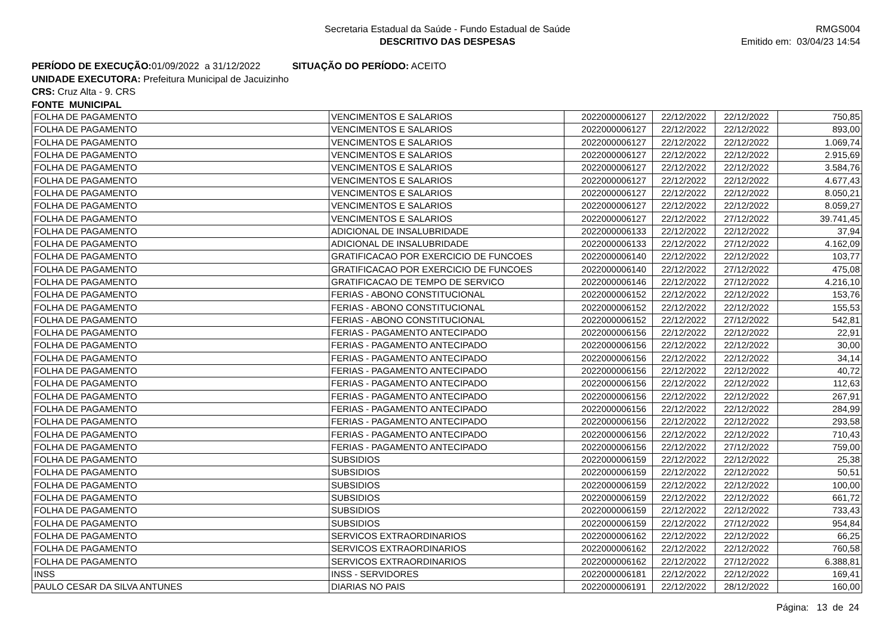Secretaria Estadual da Saúde - Fundo Estadual de Saúde
DESCRITIVO DAS DESPESAS
RMGS004
Emitido em: 03/04/23 14:54
PERÍODO DE EXECUÇÃO: 01/09/2022 a 31/12/2022 SITUAÇÃO DO PERÍODO: ACEITO
UNIDADE EXECUTORA: Prefeitura Municipal de Jacuizinho
CRS: Cruz Alta - 9. CRS
FONTE MUNICIPAL
| FOLHA DE PAGAMENTO | VENCIMENTOS E SALARIOS | 2022000006127 | 22/12/2022 | 22/12/2022 | 750,85 |
| FOLHA DE PAGAMENTO | VENCIMENTOS E SALARIOS | 2022000006127 | 22/12/2022 | 22/12/2022 | 893,00 |
| FOLHA DE PAGAMENTO | VENCIMENTOS E SALARIOS | 2022000006127 | 22/12/2022 | 22/12/2022 | 1.069,74 |
| FOLHA DE PAGAMENTO | VENCIMENTOS E SALARIOS | 2022000006127 | 22/12/2022 | 22/12/2022 | 2.915,69 |
| FOLHA DE PAGAMENTO | VENCIMENTOS E SALARIOS | 2022000006127 | 22/12/2022 | 22/12/2022 | 3.584,76 |
| FOLHA DE PAGAMENTO | VENCIMENTOS E SALARIOS | 2022000006127 | 22/12/2022 | 22/12/2022 | 4.677,43 |
| FOLHA DE PAGAMENTO | VENCIMENTOS E SALARIOS | 2022000006127 | 22/12/2022 | 22/12/2022 | 8.050,21 |
| FOLHA DE PAGAMENTO | VENCIMENTOS E SALARIOS | 2022000006127 | 22/12/2022 | 22/12/2022 | 8.059,27 |
| FOLHA DE PAGAMENTO | VENCIMENTOS E SALARIOS | 2022000006127 | 22/12/2022 | 27/12/2022 | 39.741,45 |
| FOLHA DE PAGAMENTO | ADICIONAL DE INSALUBRIDADE | 2022000006133 | 22/12/2022 | 22/12/2022 | 37,94 |
| FOLHA DE PAGAMENTO | ADICIONAL DE INSALUBRIDADE | 2022000006133 | 22/12/2022 | 27/12/2022 | 4.162,09 |
| FOLHA DE PAGAMENTO | GRATIFICACAO POR EXERCICIO DE FUNCOES | 2022000006140 | 22/12/2022 | 22/12/2022 | 103,77 |
| FOLHA DE PAGAMENTO | GRATIFICACAO POR EXERCICIO DE FUNCOES | 2022000006140 | 22/12/2022 | 27/12/2022 | 475,08 |
| FOLHA DE PAGAMENTO | GRATIFICACAO DE TEMPO DE SERVICO | 2022000006146 | 22/12/2022 | 27/12/2022 | 4.216,10 |
| FOLHA DE PAGAMENTO | FERIAS - ABONO CONSTITUCIONAL | 2022000006152 | 22/12/2022 | 22/12/2022 | 153,76 |
| FOLHA DE PAGAMENTO | FERIAS - ABONO CONSTITUCIONAL | 2022000006152 | 22/12/2022 | 22/12/2022 | 155,53 |
| FOLHA DE PAGAMENTO | FERIAS - ABONO CONSTITUCIONAL | 2022000006152 | 22/12/2022 | 27/12/2022 | 542,81 |
| FOLHA DE PAGAMENTO | FERIAS - PAGAMENTO ANTECIPADO | 2022000006156 | 22/12/2022 | 22/12/2022 | 22,91 |
| FOLHA DE PAGAMENTO | FERIAS - PAGAMENTO ANTECIPADO | 2022000006156 | 22/12/2022 | 22/12/2022 | 30,00 |
| FOLHA DE PAGAMENTO | FERIAS - PAGAMENTO ANTECIPADO | 2022000006156 | 22/12/2022 | 22/12/2022 | 34,14 |
| FOLHA DE PAGAMENTO | FERIAS - PAGAMENTO ANTECIPADO | 2022000006156 | 22/12/2022 | 22/12/2022 | 40,72 |
| FOLHA DE PAGAMENTO | FERIAS - PAGAMENTO ANTECIPADO | 2022000006156 | 22/12/2022 | 22/12/2022 | 112,63 |
| FOLHA DE PAGAMENTO | FERIAS - PAGAMENTO ANTECIPADO | 2022000006156 | 22/12/2022 | 22/12/2022 | 267,91 |
| FOLHA DE PAGAMENTO | FERIAS - PAGAMENTO ANTECIPADO | 2022000006156 | 22/12/2022 | 22/12/2022 | 284,99 |
| FOLHA DE PAGAMENTO | FERIAS - PAGAMENTO ANTECIPADO | 2022000006156 | 22/12/2022 | 22/12/2022 | 293,58 |
| FOLHA DE PAGAMENTO | FERIAS - PAGAMENTO ANTECIPADO | 2022000006156 | 22/12/2022 | 22/12/2022 | 710,43 |
| FOLHA DE PAGAMENTO | FERIAS - PAGAMENTO ANTECIPADO | 2022000006156 | 22/12/2022 | 27/12/2022 | 759,00 |
| FOLHA DE PAGAMENTO | SUBSIDIOS | 2022000006159 | 22/12/2022 | 22/12/2022 | 25,38 |
| FOLHA DE PAGAMENTO | SUBSIDIOS | 2022000006159 | 22/12/2022 | 22/12/2022 | 50,51 |
| FOLHA DE PAGAMENTO | SUBSIDIOS | 2022000006159 | 22/12/2022 | 22/12/2022 | 100,00 |
| FOLHA DE PAGAMENTO | SUBSIDIOS | 2022000006159 | 22/12/2022 | 22/12/2022 | 661,72 |
| FOLHA DE PAGAMENTO | SUBSIDIOS | 2022000006159 | 22/12/2022 | 22/12/2022 | 733,43 |
| FOLHA DE PAGAMENTO | SUBSIDIOS | 2022000006159 | 22/12/2022 | 27/12/2022 | 954,84 |
| FOLHA DE PAGAMENTO | SERVICOS EXTRAORDINARIOS | 2022000006162 | 22/12/2022 | 22/12/2022 | 66,25 |
| FOLHA DE PAGAMENTO | SERVICOS EXTRAORDINARIOS | 2022000006162 | 22/12/2022 | 22/12/2022 | 760,58 |
| FOLHA DE PAGAMENTO | SERVICOS EXTRAORDINARIOS | 2022000006162 | 22/12/2022 | 27/12/2022 | 6.388,81 |
| INSS | INSS - SERVIDORES | 2022000006181 | 22/12/2022 | 22/12/2022 | 169,41 |
| PAULO CESAR DA SILVA ANTUNES | DIARIAS NO PAIS | 2022000006191 | 22/12/2022 | 28/12/2022 | 160,00 |
Página: 13 de 24